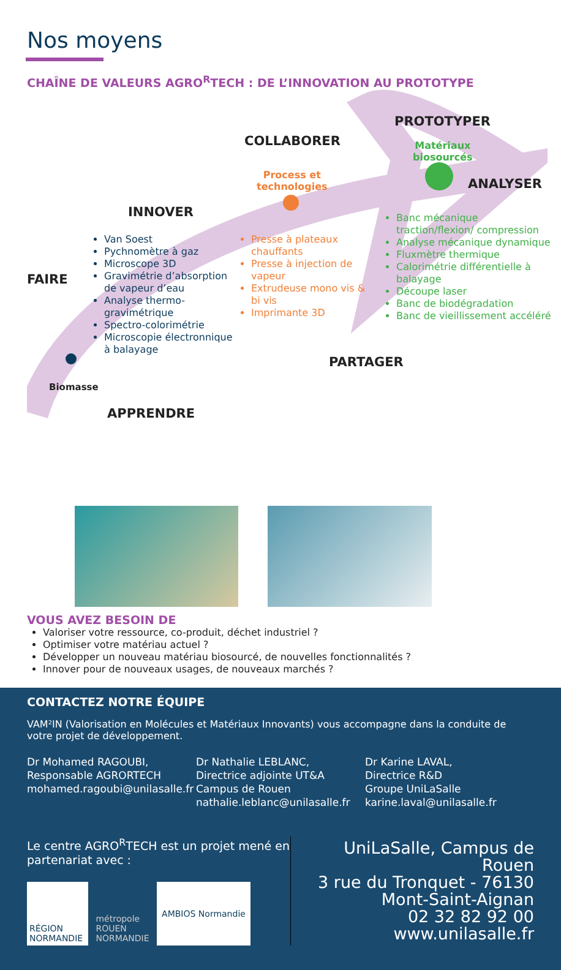Nos moyens
CHAÎNE DE VALEURS AGRO<sup>R</sup>TECH : DE L’INNOVATION AU PROTOTYPE
PROTOTYPER
COLLABORER
ANALYSER
INNOVER
FAIRE
PARTAGER
APPRENDRE
Biomasse
Matériaux
biosourcés
Process et
technologies
Van Soest
Pychnomètre à gaz
Microscope 3D
Gravimétrie d’absorption de vapeur d’eau
Analyse thermo-gravimétrique
Spectro-colorimétrie
Microscopie électronnique à balayage
Presse à plateaux chauffants
Presse à injection de vapeur
Extrudeuse mono vis & bi vis
Imprimante 3D
Banc mécanique traction/flexion/ compression
Analyse mécanique dynamique
Fluxmètre thermique
Calorimétrie différentielle à balayage
Découpe laser
Banc de biodégradation
Banc de vieillissement accéléré
VOUS AVEZ BESOIN DE
Valoriser votre ressource, co-produit, déchet industriel ?
Optimiser votre matériau actuel ?
Développer un nouveau matériau biosourcé, de nouvelles fonctionnalités ?
Innover pour de nouveaux usages, de nouveaux marchés ?
CONTACTEZ NOTRE ÉQUIPE
VAM²IN (Valorisation en Molécules et Matériaux Innovants) vous accompagne dans la conduite de votre projet de développement.
Dr Mohamed RAGOUBI,
Responsable AGRORTECH
mohamed.ragoubi@unilasalle.fr
Dr Nathalie LEBLANC,
Directrice adjointe UT&A
Campus de Rouen
nathalie.leblanc@unilasalle.fr
Dr Karine LAVAL,
Directrice R&D
Groupe UniLaSalle
karine.laval@unilasalle.fr
Le centre AGRO<sup>R</sup>TECH est un projet mené en partenariat avec :
RÉGION NORMANDIE
métropole ROUEN NORMANDIE
AMBIOS Normandie
UniLaSalle, Campus de Rouen
3 rue du Tronquet - 76130
Mont-Saint-Aignan
02 32 82 92 00
www.unilasalle.fr